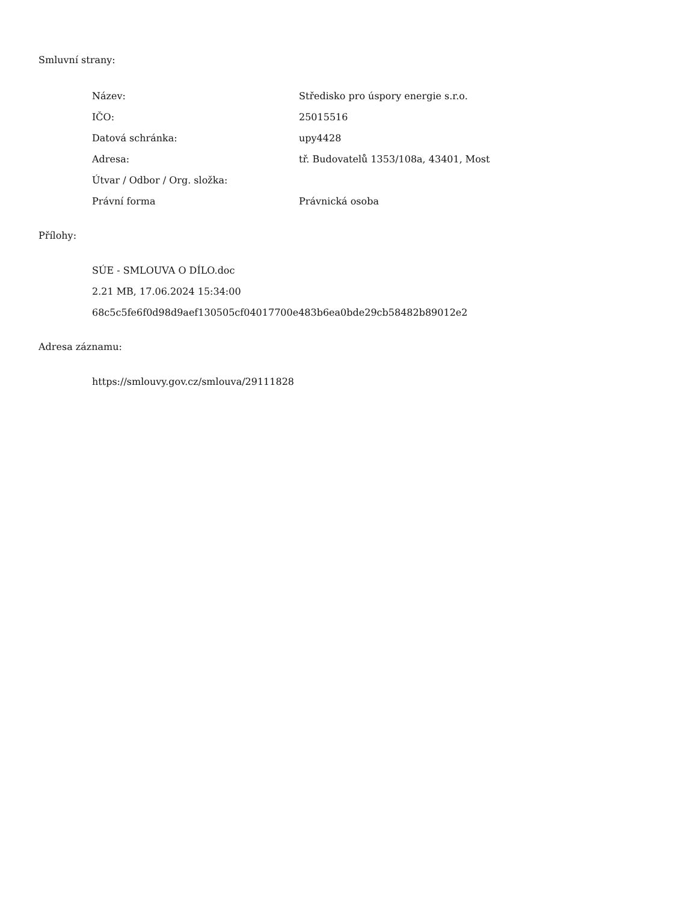Smluvní strany:
| Název: | Středisko pro úspory energie s.r.o. |
| IČO: | 25015516 |
| Datová schránka: | upy4428 |
| Adresa: | tř. Budovatelů 1353/108a, 43401, Most |
| Útvar / Odbor / Org. složka: | |
| Právní forma | Právnická osoba |
Přílohy:
SÚE - SMLOUVA O DÍLO.doc
2.21 MB, 17.06.2024 15:34:00
68c5c5fe6f0d98d9aef130505cf04017700e483b6ea0bde29cb58482b89012e2
Adresa záznamu:
https://smlouvy.gov.cz/smlouva/29111828